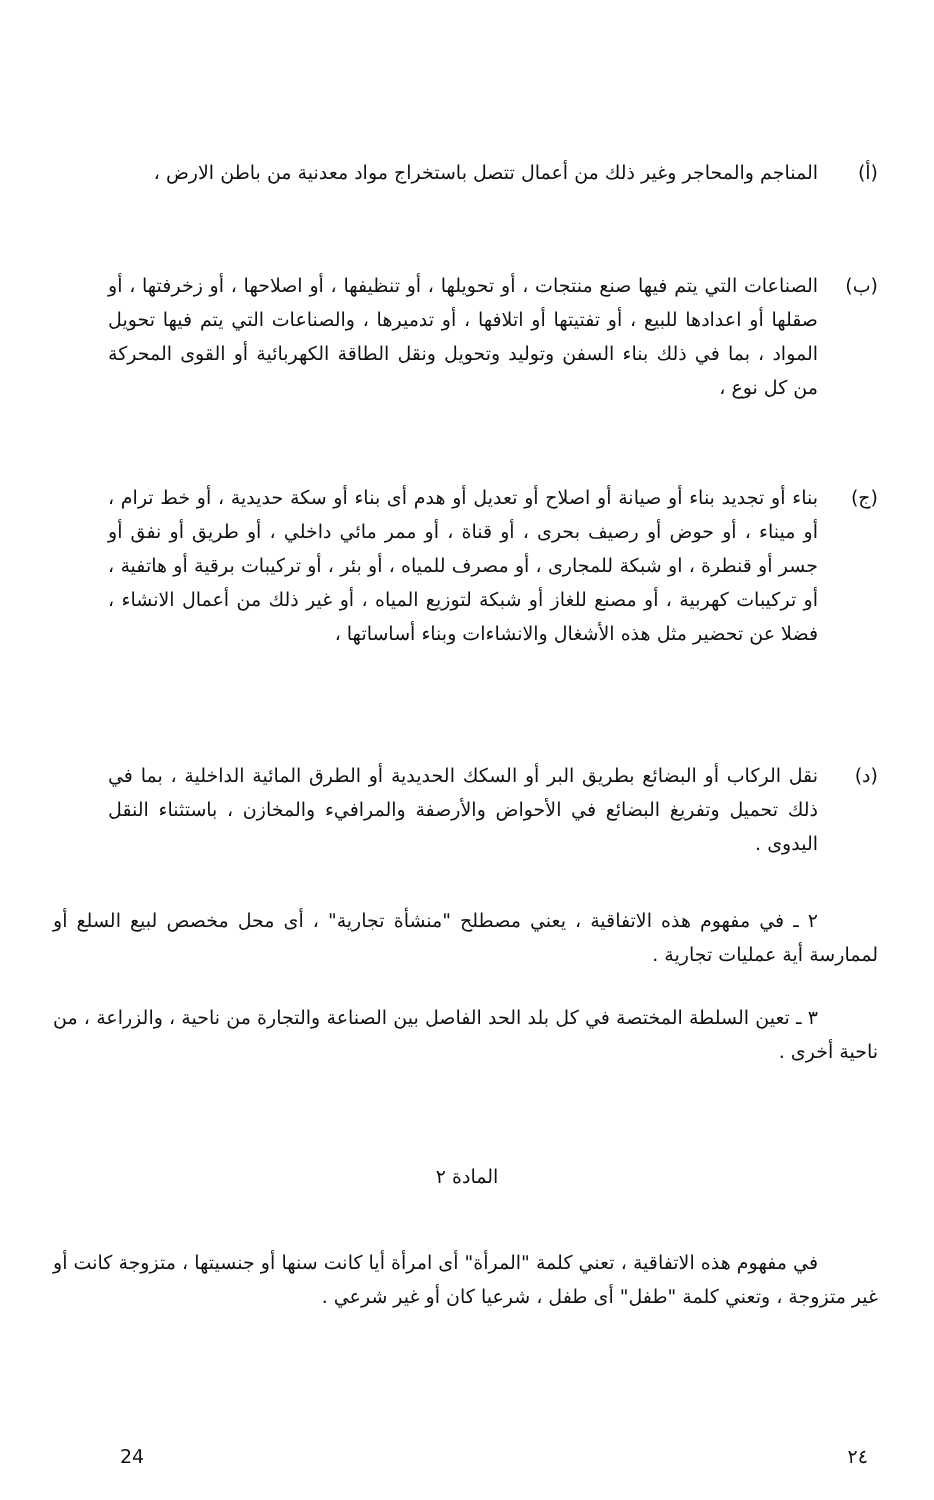(أ) المناجم والمحاجر وغير ذلك من أعمال تتصل باستخراج مواد معدنية من باطن الارض ،
(ب) الصناعات التي يتم فيها صنع منتجات ، أو تحويلها ، أو تنظيفها ، أو اصلاحها ، أو زخرفتها ، أو صقلها أو اعدادها للبيع ، أو تفتيتها أو اتلافها ، أو تدميرها ، والصناعات التي يتم فيها تحويل المواد ، بما في ذلك بناء السفن وتوليد وتحويل ونقل الطاقة الكهربائية أو القوى المحركة من كل نوع ،
(ج) بناء أو تجديد بناء أو صيانة أو اصلاح أو تعديل أو هدم أى بناء أو سكة حديدية ، أو خط ترام ، أو ميناء ، أو حوض أو رصيف بحرى ، أو قناة ، أو ممر مائي داخلي ، أو طريق أو نفق أو جسر أو قنطرة ، او شبكة للمجارى ، أو مصرف للمياه ، أو بئر ، أو تركيبات برقية أو هاتفية ، أو تركيبات كهربية ، أو مصنع للغاز أو شبكة لتوزيع المياه ، أو غير ذلك من أعمال الانشاء ، فضلا عن تحضير مثل هذه الأشغال والانشاءات وبناء أساساتها ،
(د) نقل الركاب أو البضائع بطريق البر أو السكك الحديدية أو الطرق المائية الداخلية ، بما في ذلك تحميل وتفريغ البضائع في الأحواض والأرصفة والمرافيء والمخازن ، باستثناء النقل اليدوى .
٢ ـ في مفهوم هذه الاتفاقية ، يعني مصطلح "منشأة تجارية" ، أى محل مخصص لبيع السلع أو لممارسة أية عمليات تجارية .
٣ ـ تعين السلطة المختصة في كل بلد الحد الفاصل بين الصناعة والتجارة من ناحية ، والزراعة ، من ناحية أخرى .
المادة ٢
في مفهوم هذه الاتفاقية ، تعني كلمة "المرأة" أى امرأة أيا كانت سنها أو جنسيتها ، متزوجة كانت أو غير متزوجة ، وتعني كلمة "طفل" أى طفل ، شرعيا كان أو غير شرعي .
24 ٢٤